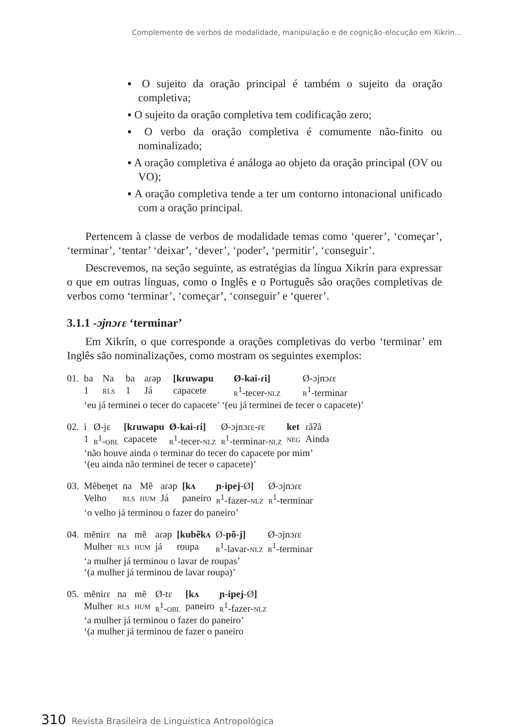Complemento de verbos de modalidade, manipulação e de cognição-elocução em Xikrín...
▪ O sujeito da oração principal é também o sujeito da oração completiva;
▪ O sujeito da oração completiva tem codificação zero;
▪ O verbo da oração completiva é comumente não-finito ou nominalizado;
▪ A oração completiva é análoga ao objeto da oração principal (OV ou VO);
▪ A oração completiva tende a ter um contorno intonacional unificado com a oração principal.
Pertencem à classe de verbos de modalidade temas como ‘querer’, ‘começar’, ‘terminar’, ‘tentar’ ‘deixar’, ‘dever’, ‘poder’, ‘permitir’, ‘conseguir’.
Descrevemos, na seção seguinte, as estratégias da língua Xikrín para expressar o que em outras línguas, como o Inglês e o Português são orações completivas de verbos como ‘terminar’, ‘começar’, ‘conseguir’ e ‘querer’.
3.1.1 -ɔjnɔɾɛ ‘terminar’
Em Xikrín, o que corresponde a orações completivas do verbo ‘terminar’ em Inglês são nominalizações, como mostram os seguintes exemplos:
| 01. | ba | Na | ba | aɾəp | [kɾuwapu | Ø-kai-ɾi] | Ø-ɔjnɔɾɛ |
| | 1 | rls | 1 | Já | capacete | r<sup>1</sup>-tecer- nlz | r<sup>1</sup>-terminar |
| | ‘eu já terminei o tecer do capacete’ ‘(eu já terminei de tecer o capacete)’ | | | | | | |
| 02. | i | Ø-jɛ | [kɾuwapu | Ø-kai-ɾi] | Ø-ɔjnɔɾɛ-ɾɛ | ket | ɾãʔã |
| | 1 | r<sup>1</sup>- obl | capacete | r<sup>1</sup>-tecer- nlz | r<sup>1</sup>-terminar- nlz | neg | Ainda |
| | ‘não houve ainda o terminar do tecer do capacete por mim’ ‘(eu ainda não terminei de tecer o capacete)’ | | | | | | |
| 03. | Mẽbeŋet | na | Mẽ | aɾəp | [kʌ | ɲ-ipej -Ø ] | Ø-ɔjnɔɾɛ |
| | Velho | rls | hum | Já | paneiro | r<sup>1</sup>-fazer- nlz | r<sup>1</sup>-terminar |
| | ‘o velho já terminou o fazer do paneiro’ | | | | | | |
| 04. | mẽniɾɛ | na | mẽ | aɾəp | [kubẽkʌ | Ø- põ-j] | Ø-ɔjnɔɾɛ |
| | Mulher | rls | hum | já | roupa | r<sup>1</sup>-lavar- nlz | r<sup>1</sup>-terminar |
| | ‘a mulher já terminou o lavar de roupas’ ‘(a mulher já terminou de lavar roupa)’ | | | | | | |
| 05. | mẽniɾɛ | na | mẽ | Ø-tɛ | [kʌ | ɲ-ipej -Ø ] |
| | Mulher | rls | hum | r<sup>1</sup>- obl | paneiro | r<sup>1</sup>-fazer- nlz |
| | ‘a mulher já terminou o fazer do paneiro’ ‘(a mulher já terminou de fazer o paneiro | | | | | |
310 Revista Brasileira de Linguística Antropológica